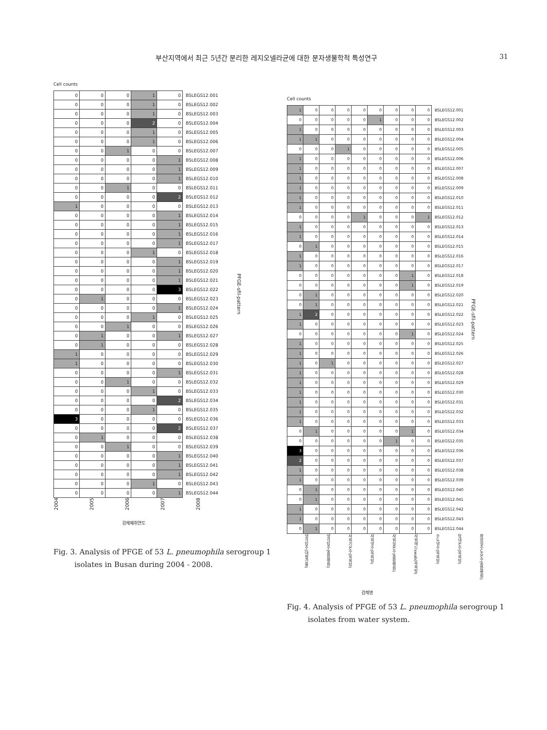부산지역에서 최근 5년간 분리한 레지오넬라균에 대한 분자생물학적 특성연구 31
Cell counts
| 0 | 0 | 0 | 1 | 0 | BSLEGS12.001 |
| 0 | 0 | 0 | 1 | 0 | BSLEGS12.002 |
| 0 | 0 | 0 | 1 | 0 | BSLEGS12.003 |
| 0 | 0 | 0 | 2 | 0 | BSLEGS12.004 |
| 0 | 0 | 0 | 1 | 0 | BSLEGS12.005 |
| 0 | 0 | 0 | 1 | 0 | BSLEGS12.006 |
| 0 | 0 | 1 | 0 | 0 | BSLEGS12.007 |
| 0 | 0 | 0 | 0 | 1 | BSLEGS12.008 |
| 0 | 0 | 0 | 0 | 1 | BSLEGS12.009 |
| 0 | 0 | 0 | 0 | 1 | BSLEGS12.010 |
| 0 | 0 | 1 | 0 | 0 | BSLEGS12.011 |
| 0 | 0 | 0 | 0 | 2 | BSLEGS12.012 |
| 1 | 0 | 0 | 0 | 0 | BSLEGS12.013 |
| 0 | 0 | 0 | 0 | 1 | BSLEGS12.014 |
| 0 | 0 | 0 | 0 | 1 | BSLEGS12.015 |
| 0 | 0 | 0 | 0 | 1 | BSLEGS12.016 |
| 0 | 0 | 0 | 0 | 1 | BSLEGS12.017 |
| 0 | 0 | 0 | 1 | 0 | BSLEGS12.018 |
| 0 | 0 | 0 | 0 | 1 | BSLEGS12.019 |
| 0 | 0 | 0 | 0 | 1 | BSLEGS12.020 |
| 0 | 0 | 0 | 0 | 1 | BSLEGS12.021 |
| 0 | 0 | 0 | 0 | 3 | BSLEGS12.022 |
| 0 | 1 | 0 | 0 | 0 | BSLEGS12.023 |
| 0 | 0 | 0 | 0 | 1 | BSLEGS12.024 |
| 0 | 0 | 0 | 1 | 0 | BSLEGS12.025 |
| 0 | 0 | 1 | 0 | 0 | BSLEGS12.026 |
| 0 | 1 | 0 | 0 | 1 | BSLEGS12.027 |
| 0 | 1 | 0 | 0 | 0 | BSLEGS12.028 |
| 1 | 0 | 0 | 0 | 0 | BSLEGS12.029 |
| 1 | 0 | 0 | 0 | 0 | BSLEGS12.030 |
| 0 | 0 | 0 | 0 | 1 | BSLEGS12.031 |
| 0 | 0 | 1 | 0 | 0 | BSLEGS12.032 |
| 0 | 0 | 0 | 1 | 0 | BSLEGS12.033 |
| 0 | 0 | 0 | 0 | 2 | BSLEGS12.034 |
| 0 | 0 | 0 | 1 | 0 | BSLEGS12.035 |
| 3 | 0 | 0 | 0 | 0 | BSLEGS12.036 |
| 0 | 0 | 0 | 0 | 2 | BSLEGS12.037 |
| 0 | 1 | 0 | 0 | 0 | BSLEGS12.038 |
| 0 | 0 | 1 | 0 | 0 | BSLEGS12.039 |
| 0 | 0 | 0 | 0 | 1 | BSLEGS12.040 |
| 0 | 0 | 0 | 0 | 1 | BSLEGS12.041 |
| 0 | 0 | 0 | 0 | 1 | BSLEGS12.042 |
| 0 | 0 | 0 | 1 | 0 | BSLEGS12.043 |
| 0 | 0 | 0 | 0 | 1 | BSLEGS12.044 |
PFGE-sfil-pattern
2004 2005 2006 2007 2008
검체채취연도
Fig. 3. Analysis of PFGE of 53 L. pneumophila serogroup 1
isolates in Busan during 2004 - 2008.
Cell counts
| 1 | 0 | 0 | 0 | 0 | 0 | 0 | 0 | 0 | BSLEGS12.001 |
| 0 | 0 | 0 | 0 | 0 | 1 | 0 | 0 | 0 | BSLEGS12.002 |
| 1 | 0 | 0 | 0 | 0 | 0 | 0 | 0 | 0 | BSLEGS12.003 |
| 1 | 1 | 0 | 0 | 0 | 0 | 0 | 0 | 0 | BSLEGS12.004 |
| 0 | 0 | 0 | 1 | 0 | 0 | 0 | 0 | 0 | BSLEGS12.005 |
| 1 | 0 | 0 | 0 | 0 | 0 | 0 | 0 | 0 | BSLEGS12.006 |
| 1 | 0 | 0 | 0 | 0 | 0 | 0 | 0 | 0 | BSLEGS12.007 |
| 1 | 0 | 0 | 0 | 0 | 0 | 0 | 0 | 0 | BSLEGS12.008 |
| 1 | 0 | 0 | 0 | 0 | 0 | 0 | 0 | 0 | BSLEGS12.009 |
| 1 | 0 | 0 | 0 | 0 | 0 | 0 | 0 | 0 | BSLEGS12.010 |
| 1 | 0 | 0 | 0 | 0 | 0 | 0 | 0 | 0 | BSLEGS12.011 |
| 0 | 0 | 0 | 0 | 1 | 0 | 0 | 0 | 1 | BSLEGS12.012 |
| 1 | 0 | 0 | 0 | 0 | 0 | 0 | 0 | 0 | BSLEGS12.013 |
| 1 | 0 | 0 | 0 | 0 | 0 | 0 | 0 | 0 | BSLEGS12.014 |
| 0 | 1 | 0 | 0 | 0 | 0 | 0 | 0 | 0 | BSLEGS12.015 |
| 1 | 0 | 0 | 0 | 0 | 0 | 0 | 0 | 0 | BSLEGS12.016 |
| 1 | 0 | 0 | 0 | 0 | 0 | 0 | 0 | 0 | BSLEGS12.017 |
| 0 | 0 | 0 | 0 | 0 | 0 | 0 | 1 | 0 | BSLEGS12.018 |
| 0 | 0 | 0 | 0 | 0 | 0 | 0 | 1 | 0 | BSLEGS12.019 |
| 0 | 1 | 0 | 0 | 0 | 0 | 0 | 0 | 0 | BSLEGS12.020 |
| 0 | 1 | 0 | 0 | 0 | 0 | 0 | 0 | 0 | BSLEGS12.021 |
| 1 | 2 | 0 | 0 | 0 | 0 | 0 | 0 | 0 | BSLEGS12.022 |
| 1 | 0 | 0 | 0 | 0 | 0 | 0 | 0 | 0 | BSLEGS12.023 |
| 0 | 0 | 0 | 0 | 0 | 0 | 0 | 1 | 0 | BSLEGS12.024 |
| 1 | 0 | 0 | 0 | 0 | 0 | 0 | 0 | 0 | BSLEGS12.025 |
| 1 | 0 | 0 | 0 | 0 | 0 | 0 | 0 | 0 | BSLEGS12.026 |
| 1 | 0 | 1 | 0 | 0 | 0 | 0 | 0 | 0 | BSLEGS12.027 |
| 1 | 0 | 0 | 0 | 0 | 0 | 0 | 0 | 0 | BSLEGS12.028 |
| 1 | 0 | 0 | 0 | 0 | 0 | 0 | 0 | 0 | BSLEGS12.029 |
| 1 | 0 | 0 | 0 | 0 | 0 | 0 | 0 | 0 | BSLEGS12.030 |
| 1 | 0 | 0 | 0 | 0 | 0 | 0 | 0 | 0 | BSLEGS12.031 |
| 1 | 0 | 0 | 0 | 0 | 0 | 0 | 0 | 0 | BSLEGS12.032 |
| 1 | 0 | 0 | 0 | 0 | 0 | 0 | 0 | 0 | BSLEGS12.033 |
| 0 | 1 | 0 | 0 | 0 | 0 | 0 | 1 | 0 | BSLEGS12.034 |
| 0 | 0 | 0 | 0 | 0 | 0 | 1 | 0 | 0 | BSLEGS12.035 |
| 3 | 0 | 0 | 0 | 0 | 0 | 0 | 0 | 0 | BSLEGS12.036 |
| 2 | 0 | 0 | 0 | 0 | 0 | 0 | 0 | 0 | BSLEGS12.037 |
| 1 | 0 | 0 | 0 | 0 | 0 | 0 | 0 | 0 | BSLEGS12.038 |
| 1 | 0 | 0 | 0 | 0 | 0 | 0 | 0 | 0 | BSLEGS12.039 |
| 0 | 1 | 0 | 0 | 0 | 0 | 0 | 0 | 0 | BSLEGS12.040 |
| 0 | 1 | 0 | 0 | 0 | 0 | 0 | 0 | 0 | BSLEGS12.041 |
| 1 | 0 | 0 | 0 | 0 | 0 | 0 | 0 | 0 | BSLEGS12.042 |
| 1 | 0 | 0 | 0 | 0 | 0 | 0 | 0 | 0 | BSLEGS12.043 |
| 0 | 1 | 0 | 0 | 0 | 0 | 0 | 0 | 0 | BSLEGS12.044 |
PFGE-sfil-pattern
냉각탑수(대형건물) 냉각탑수(종합병원) 샤워기온수(목욕탕) 샤워냉수(목욕탕) 샤워실온수(종합병원) 샤워헤드swab(목욕탕) 수도냉수(목욕탕) 탕내온수(목욕탕) 화장실수도온수(종합병원)
검체명
Fig. 4. Analysis of PFGE of 53 L. pneumophila serogroup 1
isolates from water system.